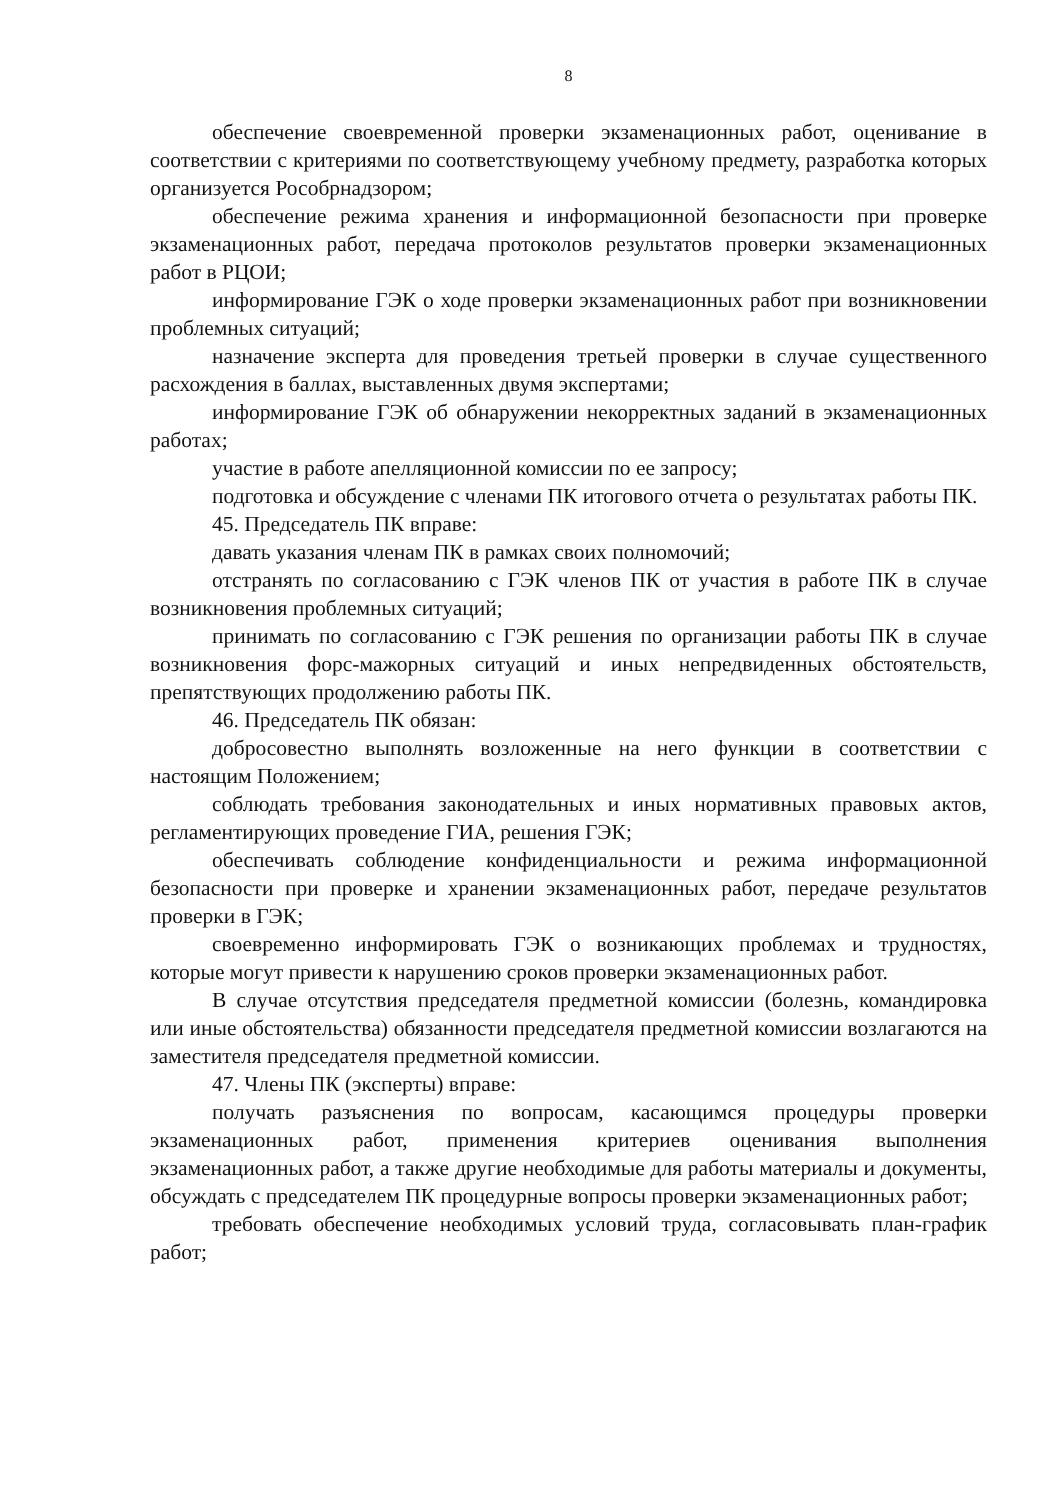8
обеспечение своевременной проверки экзаменационных работ, оценивание в соответствии с критериями по соответствующему учебному предмету, разработка которых организуется Рособрнадзором;
обеспечение режима хранения и информационной безопасности при проверке экзаменационных работ, передача протоколов результатов проверки экзаменационных работ в РЦОИ;
информирование ГЭК о ходе проверки экзаменационных работ при возникновении проблемных ситуаций;
назначение эксперта для проведения третьей проверки в случае существенного расхождения в баллах, выставленных двумя экспертами;
информирование ГЭК об обнаружении некорректных заданий в экзаменационных работах;
участие в работе апелляционной комиссии по ее запросу;
подготовка и обсуждение с членами ПК итогового отчета о результатах работы ПК.
45. Председатель ПК вправе:
давать указания членам ПК в рамках своих полномочий;
отстранять по согласованию с ГЭК членов ПК от участия в работе ПК в случае возникновения проблемных ситуаций;
принимать по согласованию с ГЭК решения по организации работы ПК в случае возникновения форс-мажорных ситуаций и иных непредвиденных обстоятельств, препятствующих продолжению работы ПК.
46. Председатель ПК обязан:
добросовестно выполнять возложенные на него функции в соответствии с настоящим Положением;
соблюдать требования законодательных и иных нормативных правовых актов, регламентирующих проведение ГИА, решения ГЭК;
обеспечивать соблюдение конфиденциальности и режима информационной безопасности при проверке и хранении экзаменационных работ, передаче результатов проверки в ГЭК;
своевременно информировать ГЭК о возникающих проблемах и трудностях, которые могут привести к нарушению сроков проверки экзаменационных работ.
В случае отсутствия председателя предметной комиссии (болезнь, командировка или иные обстоятельства) обязанности председателя предметной комиссии возлагаются на заместителя председателя предметной комиссии.
47. Члены ПК (эксперты) вправе:
получать разъяснения по вопросам, касающимся процедуры проверки экзаменационных работ, применения критериев оценивания выполнения экзаменационных работ, а также другие необходимые для работы материалы и документы, обсуждать с председателем ПК процедурные вопросы проверки экзаменационных работ;
требовать обеспечение необходимых условий труда, согласовывать план-график работ;